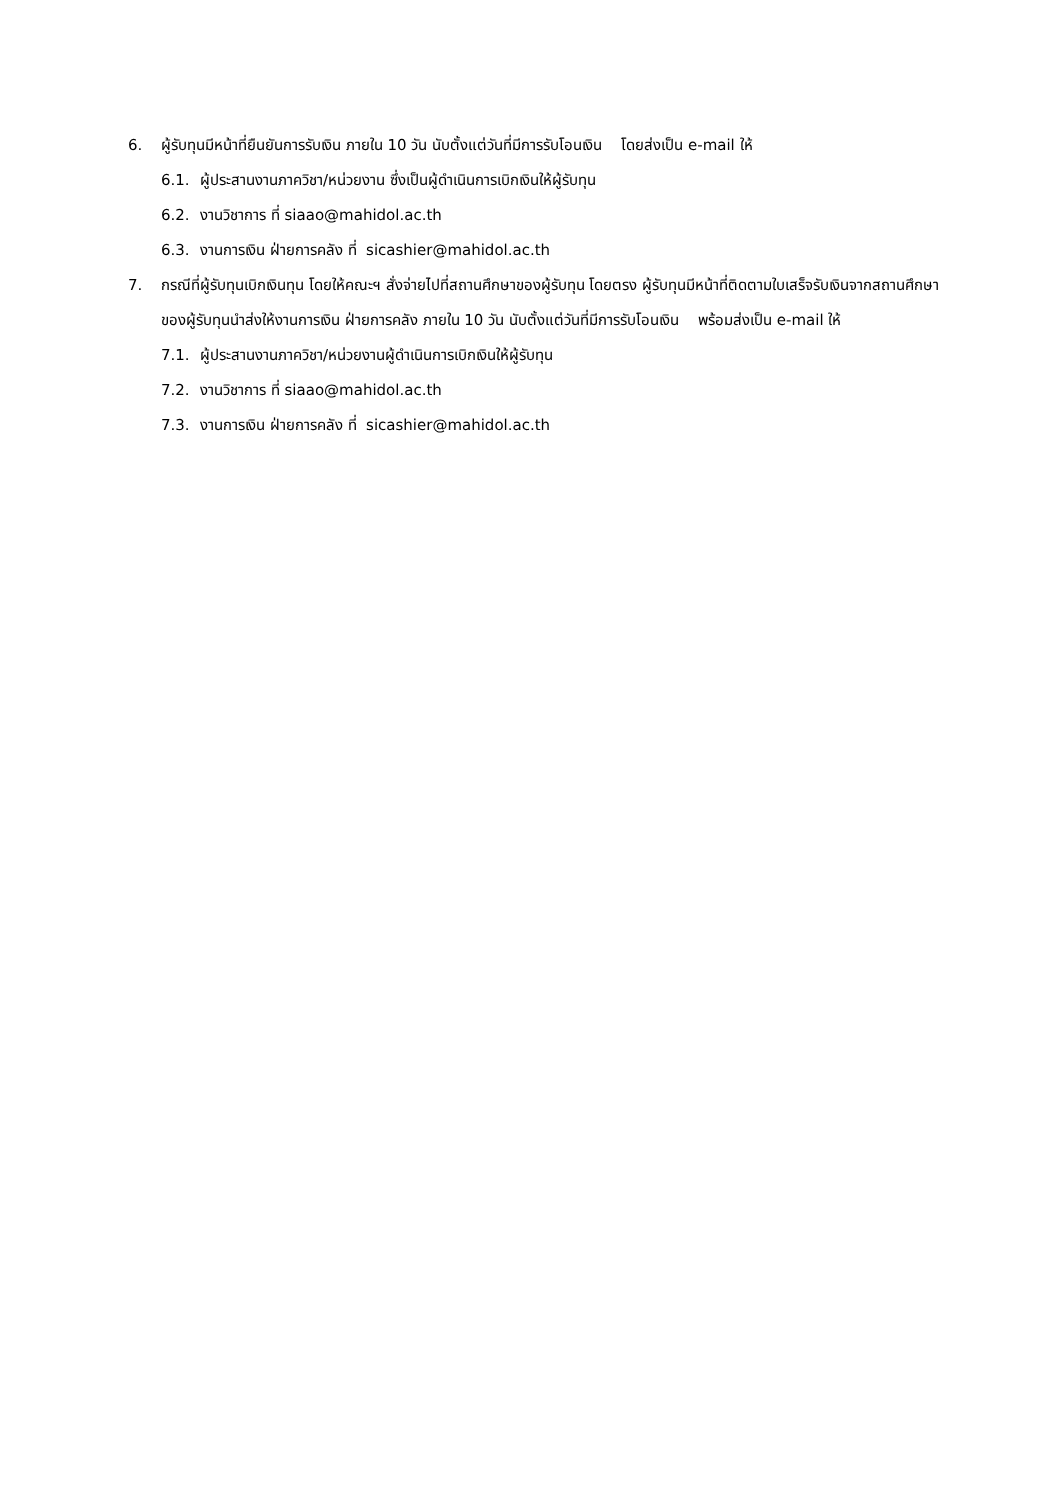6. ผู้รับทุนมีหน้าที่ยืนยันการรับเงิน ภายใน 10 วัน นับตั้งแต่วันที่มีการรับโอนเงิน โดยส่งเป็น e-mail ให้
6.1. ผู้ประสานงานภาควิชา/หน่วยงาน ซึ่งเป็นผู้ดำเนินการเบิกเงินให้ผู้รับทุน
6.2. งานวิชาการ ที่ siaao@mahidol.ac.th
6.3. งานการเงิน ฝ่ายการคลัง ที่ sicashier@mahidol.ac.th
7. กรณีที่ผู้รับทุนเบิกเงินทุน โดยให้คณะฯ สั่งจ่ายไปที่สถานศึกษาของผู้รับทุน โดยตรง ผู้รับทุนมีหน้าที่ติดตามใบเสร็จรับเงินจากสถานศึกษาของผู้รับทุนนำส่งให้งานการเงิน ฝ่ายการคลัง ภายใน 10 วัน นับตั้งแต่วันที่มีการรับโอนเงิน พร้อมส่งเป็น e-mail ให้
7.1. ผู้ประสานงานภาควิชา/หน่วยงานผู้ดำเนินการเบิกเงินให้ผู้รับทุน
7.2. งานวิชาการ ที่ siaao@mahidol.ac.th
7.3. งานการเงิน ฝ่ายการคลัง ที่ sicashier@mahidol.ac.th